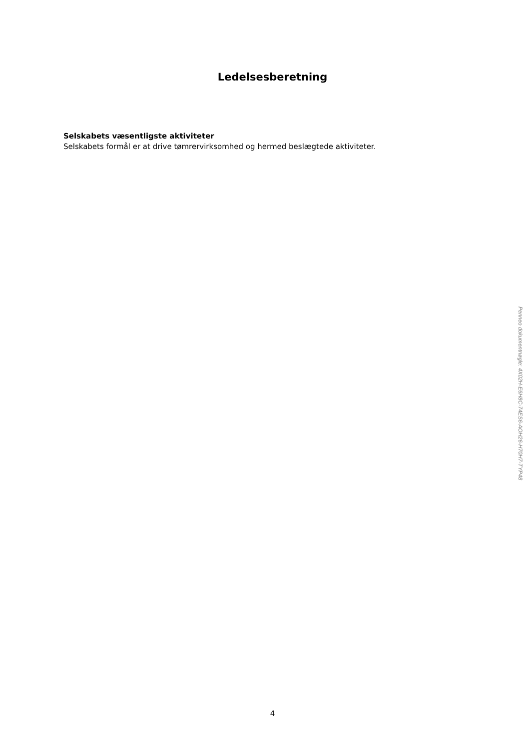Ledelsesberetning
Selskabets væsentligste aktiviteter
Selskabets formål er at drive tømrervirksomhed og hermed beslægtede aktiviteter.
Penneo dokumentnøgle: 4X02H-E6H8C-74ES6-AOH26-H70H7-TYP48
4